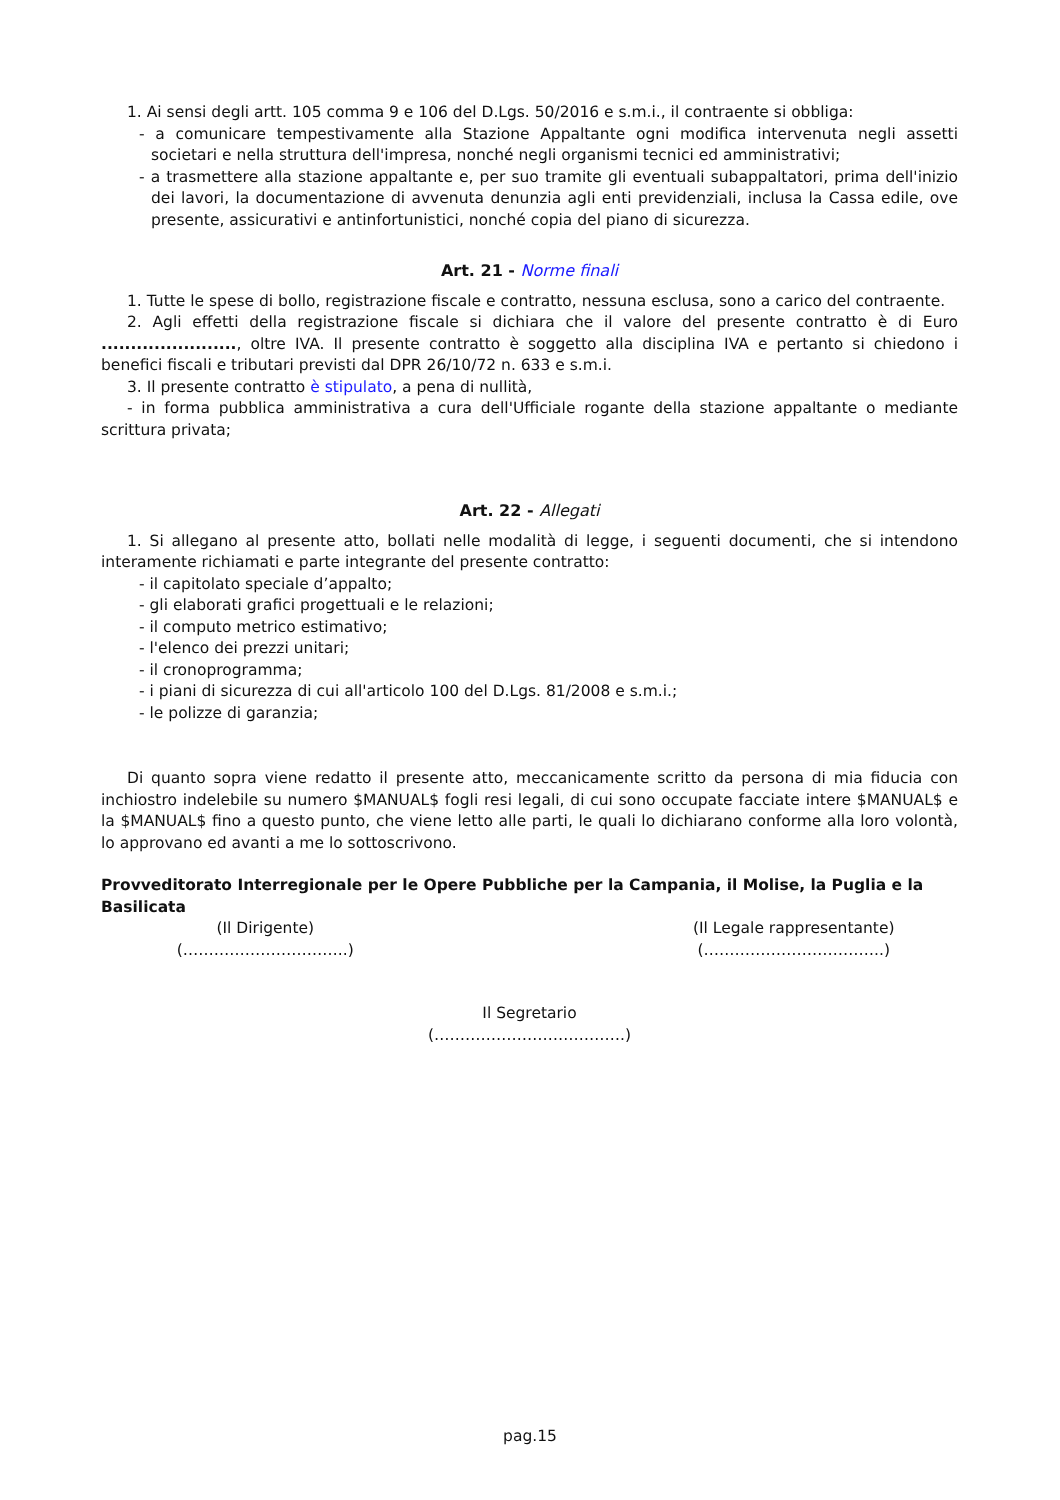1. Ai sensi degli artt. 105 comma 9 e 106 del D.Lgs. 50/2016 e s.m.i., il contraente si obbliga:
- a comunicare tempestivamente alla Stazione Appaltante ogni modifica intervenuta negli assetti societari e nella struttura dell'impresa, nonché negli organismi tecnici ed amministrativi;
- a trasmettere alla stazione appaltante e, per suo tramite gli eventuali subappaltatori, prima dell'inizio dei lavori, la documentazione di avvenuta denunzia agli enti previdenziali, inclusa la Cassa edile, ove presente, assicurativi e antinfortunistici, nonché copia del piano di sicurezza.
Art. 21 - Norme finali
1. Tutte le spese di bollo, registrazione fiscale e contratto, nessuna esclusa, sono a carico del contraente.
2. Agli effetti della registrazione fiscale si dichiara che il valore del presente contratto è di Euro ......................., oltre IVA. Il presente contratto è soggetto alla disciplina IVA e pertanto si chiedono i benefici fiscali e tributari previsti dal DPR 26/10/72 n. 633 e s.m.i.
3. Il presente contratto è stipulato, a pena di nullità,
- in forma pubblica amministrativa a cura dell'Ufficiale rogante della stazione appaltante o mediante scrittura privata;
Art. 22 - Allegati
1. Si allegano al presente atto, bollati nelle modalità di legge, i seguenti documenti, che si intendono interamente richiamati e parte integrante del presente contratto:
- il capitolato speciale d’appalto;
- gli elaborati grafici progettuali e le relazioni;
- il computo metrico estimativo;
- l'elenco dei prezzi unitari;
- il cronoprogramma;
- i piani di sicurezza di cui all'articolo 100 del D.Lgs. 81/2008 e s.m.i.;
- le polizze di garanzia;
Di quanto sopra viene redatto il presente atto, meccanicamente scritto da persona di mia fiducia con inchiostro indelebile su numero $MANUAL$ fogli resi legali, di cui sono occupate facciate intere $MANUAL$ e la $MANUAL$ fino a questo punto, che viene letto alle parti, le quali lo dichiarano conforme alla loro volontà, lo approvano ed avanti a me lo sottoscrivono.
Provveditorato Interregionale per le Opere Pubbliche per la Campania, il Molise, la Puglia e la Basilicata
(Il Dirigente)
(…………………………..)
(Il Legale rappresentante)
(……………………………..)
Il Segretario
(……………………………….)
pag.15